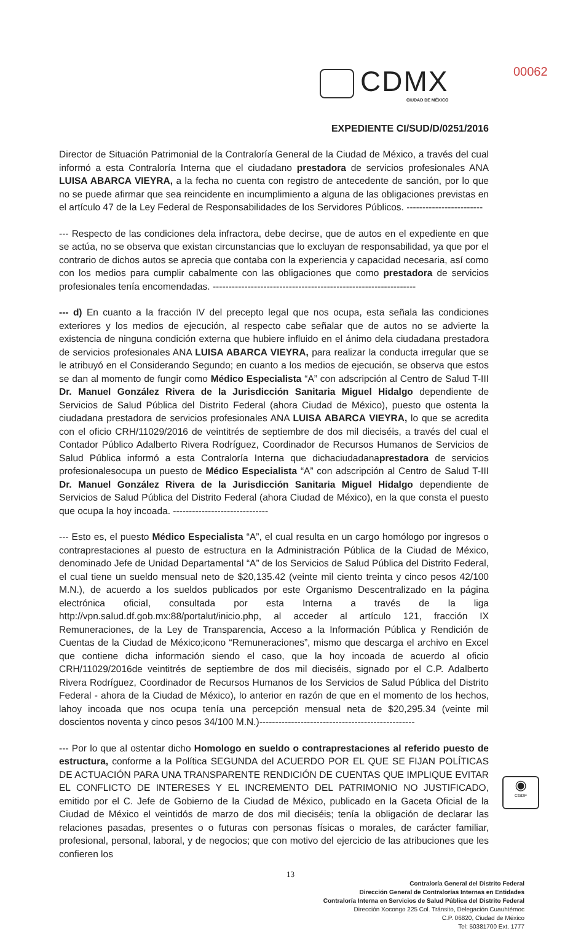CDMX
CIUDAD DE MÉXICO
00062
EXPEDIENTE CI/SUD/D/0251/2016
Director de Situación Patrimonial de la Contraloría General de la Ciudad de México, a través del cual informó a esta Contraloría Interna que el ciudadano prestadora de servicios profesionales ANA LUISA ABARCA VIEYRA, a la fecha no cuenta con registro de antecedente de sanción, por lo que no se puede afirmar que sea reincidente en incumplimiento a alguna de las obligaciones previstas en el artículo 47 de la Ley Federal de Responsabilidades de los Servidores Públicos. ------------------------
--- Respecto de las condiciones dela infractora, debe decirse, que de autos en el expediente en que se actúa, no se observa que existan circunstancias que lo excluyan de responsabilidad, ya que por el contrario de dichos autos se aprecia que contaba con la experiencia y capacidad necesaria, así como con los medios para cumplir cabalmente con las obligaciones que como prestadora de servicios profesionales tenía encomendadas. ----------------------------------------------------------------
--- d) En cuanto a la fracción IV del precepto legal que nos ocupa, esta señala las condiciones exteriores y los medios de ejecución, al respecto cabe señalar que de autos no se advierte la existencia de ninguna condición externa que hubiere influido en el ánimo dela ciudadana prestadora de servicios profesionales ANA LUISA ABARCA VIEYRA, para realizar la conducta irregular que se le atribuyó en el Considerando Segundo; en cuanto a los medios de ejecución, se observa que estos se dan al momento de fungir como Médico Especialista “A” con adscripción al Centro de Salud T-III Dr. Manuel González Rivera de la Jurisdicción Sanitaria Miguel Hidalgo dependiente de Servicios de Salud Pública del Distrito Federal (ahora Ciudad de México), puesto que ostenta la ciudadana prestadora de servicios profesionales ANA LUISA ABARCA VIEYRA, lo que se acredita con el oficio CRH/11029/2016 de veintitrés de septiembre de dos mil dieciséis, a través del cual el Contador Público Adalberto Rivera Rodríguez, Coordinador de Recursos Humanos de Servicios de Salud Pública informó a esta Contraloría Interna que dichaciudadanaprestadora de servicios profesionalesocupa un puesto de Médico Especialista “A” con adscripción al Centro de Salud T-III Dr. Manuel González Rivera de la Jurisdicción Sanitaria Miguel Hidalgo dependiente de Servicios de Salud Pública del Distrito Federal (ahora Ciudad de México), en la que consta el puesto que ocupa la hoy incoada. ------------------------------
--- Esto es, el puesto Médico Especialista “A”, el cual resulta en un cargo homólogo por ingresos o contraprestaciones al puesto de estructura en la Administración Pública de la Ciudad de México, denominado Jefe de Unidad Departamental “A” de los Servicios de Salud Pública del Distrito Federal, el cual tiene un sueldo mensual neto de $20,135.42 (veinte mil ciento treinta y cinco pesos 42/100 M.N.), de acuerdo a los sueldos publicados por este Organismo Descentralizado en la página electrónica oficial, consultada por esta Interna a través de la liga http://vpn.salud.df.gob.mx:88/portalut/inicio.php, al acceder al artículo 121, fracción IX Remuneraciones, de la Ley de Transparencia, Acceso a la Información Pública y Rendición de Cuentas de la Ciudad de México;icono “Remuneraciones”, mismo que descarga el archivo en Excel que contiene dicha información siendo el caso, que la hoy incoada de acuerdo al oficio CRH/11029/2016de veintitrés de septiembre de dos mil dieciséis, signado por el C.P. Adalberto Rivera Rodríguez, Coordinador de Recursos Humanos de los Servicios de Salud Pública del Distrito Federal - ahora de la Ciudad de México), lo anterior en razón de que en el momento de los hechos, lahoy incoada que nos ocupa tenía una percepción mensual neta de $20,295.34 (veinte mil doscientos noventa y cinco pesos 34/100 M.N.)-------------------------------------------------
--- Por lo que al ostentar dicho Homologo en sueldo o contraprestaciones al referido puesto de estructura, conforme a la Política SEGUNDA del ACUERDO POR EL QUE SE FIJAN POLÍTICAS DE ACTUACIÓN PARA UNA TRANSPARENTE RENDICIÓN DE CUENTAS QUE IMPLIQUE EVITAR EL CONFLICTO DE INTERESES Y EL INCREMENTO DEL PATRIMONIO NO JUSTIFICADO, emitido por el C. Jefe de Gobierno de la Ciudad de México, publicado en la Gaceta Oficial de la Ciudad de México el veintidós de marzo de dos mil dieciséis; tenía la obligación de declarar las relaciones pasadas, presentes o o futuras con personas físicas o morales, de carácter familiar, profesional, personal, laboral, y de negocios; que con motivo del ejercicio de las atribuciones que les confieren los
◉
CGDF
13
Contraloría General del Distrito Federal
Dirección General de Contralorías Internas en Entidades
Contraloría Interna en Servicios de Salud Pública del Distrito Federal
Dirección Xocongo 225 Col. Tránsito, Delegación Cuauhtémoc
C.P. 06820, Ciudad de México
Tel: 50381700 Ext. 1777